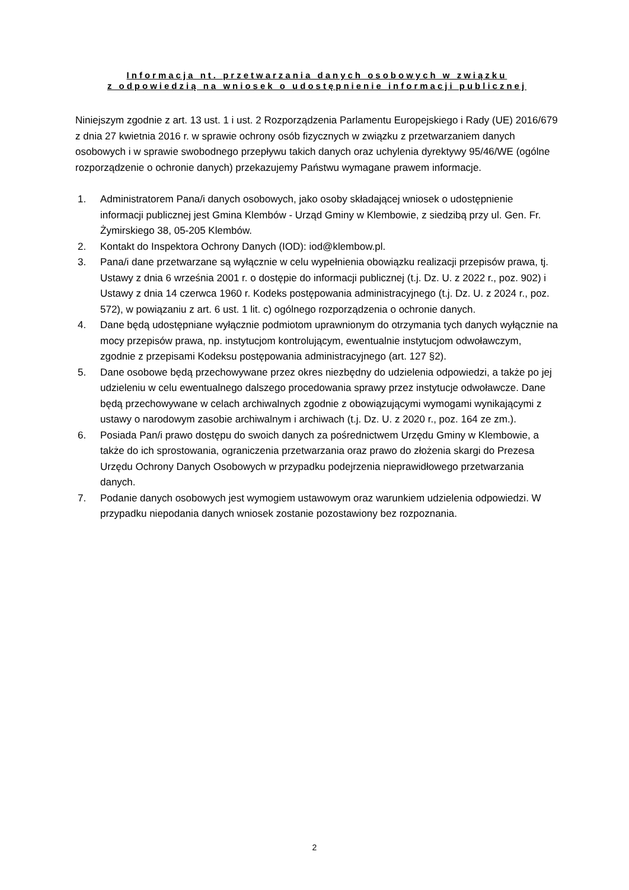Informacja nt. przetwarzania danych osobowych w związku
z odpowiedzią na wniosek o udostępnienie informacji publicznej
Niniejszym zgodnie z art. 13 ust. 1 i ust. 2 Rozporządzenia Parlamentu Europejskiego i Rady (UE) 2016/679 z dnia 27 kwietnia 2016 r. w sprawie ochrony osób fizycznych w związku z przetwarzaniem danych osobowych i w sprawie swobodnego przepływu takich danych oraz uchylenia dyrektywy 95/46/WE (ogólne rozporządzenie o ochronie danych) przekazujemy Państwu wymagane prawem informacje.
1. Administratorem Pana/i danych osobowych, jako osoby składającej wniosek o udostępnienie informacji publicznej jest Gmina Klembów - Urząd Gminy w Klembowie, z siedzibą przy ul. Gen. Fr. Żymirskiego 38, 05-205 Klembów.
2. Kontakt do Inspektora Ochrony Danych (IOD): iod@klembow.pl.
3. Pana/i dane przetwarzane są wyłącznie w celu wypełnienia obowiązku realizacji przepisów prawa, tj. Ustawy z dnia 6 września 2001 r. o dostępie do informacji publicznej (t.j. Dz. U. z 2022 r., poz. 902) i Ustawy z dnia 14 czerwca 1960 r. Kodeks postępowania administracyjnego (t.j. Dz. U. z 2024 r., poz. 572), w powiązaniu z art. 6 ust. 1 lit. c) ogólnego rozporządzenia o ochronie danych.
4. Dane będą udostępniane wyłącznie podmiotom uprawnionym do otrzymania tych danych wyłącznie na mocy przepisów prawa, np. instytucjom kontrolującym, ewentualnie instytucjom odwoławczym, zgodnie z przepisami Kodeksu postępowania administracyjnego (art. 127 §2).
5. Dane osobowe będą przechowywane przez okres niezbędny do udzielenia odpowiedzi, a także po jej udzieleniu w celu ewentualnego dalszego procedowania sprawy przez instytucje odwoławcze. Dane będą przechowywane w celach archiwalnych zgodnie z obowiązującymi wymogami wynikającymi z ustawy o narodowym zasobie archiwalnym i archiwach (t.j. Dz. U. z 2020 r., poz. 164 ze zm.).
6. Posiada Pan/i prawo dostępu do swoich danych za pośrednictwem Urzędu Gminy w Klembowie, a także do ich sprostowania, ograniczenia przetwarzania oraz prawo do złożenia skargi do Prezesa Urzędu Ochrony Danych Osobowych w przypadku podejrzenia nieprawidłowego przetwarzania danych.
7. Podanie danych osobowych jest wymogiem ustawowym oraz warunkiem udzielenia odpowiedzi. W przypadku niepodania danych wniosek zostanie pozostawiony bez rozpoznania.
2